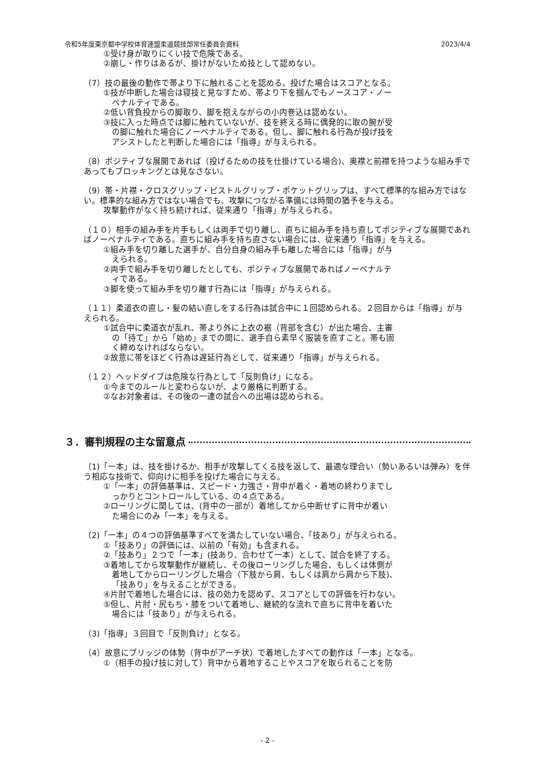令和5年度東京都中学校体育連盟柔道競技部常任委員会資料 2023/4/4
①受け身が取りにくい技で危険である。
②崩し・作りはあるが、掛けがないため技として認めない。
（7）技の最後の動作で帯より下に触れることを認める。投げた場合はスコアとなる。
①技が中断した場合は寝技と見なすため、帯より下を掴んでもノースコア・ノー
ペナルティである。
②低い背負投からの脚取り、脚を抱えながらの小内巻込は認めない。
③技に入った時点では脚に触れていないが、技を終える時に偶発的に取の腕が受
の脚に触れた場合にノーペナルティである。但し、脚に触れる行為が投げ技を
アシストしたと判断した場合には「指導」が与えられる。
（8）ポジティブな展開であれば（投げるための技を仕掛けている場合)、奥襟と前襟を持つような組み手であってもブロッキングとは見なさない。
（9）帯・片襟・クロスグリップ・ピストルグリップ・ポケットグリップは、すべて標準的な組み方ではない。標準的な組み方ではない場合でも、攻撃につながる準備には時間の猶予を与える。
攻撃動作がなく持ち続ければ、従来通り「指導」が与えられる。
（１０）相手の組み手を片手もしくは両手で切り離し、直ちに組み手を持ち直してポジティブな展開であればノーペナルティである。直ちに組み手を持ち直さない場合には、従来通り「指導」を与える。
①組み手を切り離した選手が、自分自身の組み手も離した場合には「指導」が与
えられる。
②両手で組み手を切り離したとしても、ポジティブな展開であればノーペナルテ
ィである。
③脚を使って組み手を切り離す行為には「指導」が与えられる。
（１１）柔道衣の直し・髪の結い直しをする行為は試合中に１回認められる。２回目からは「指導」が与えられる。
①試合中に柔道衣が乱れ、帯より外に上衣の裾（背部を含む）が出た場合、主審
の「待て」から「始め」までの間に、選手自ら素早く服装を直すこと。帯も固
く締めなければならない。
②故意に帯をほどく行為は遅延行為として、従来通り「指導」が与えられる。
（１２）ヘッドダイブは危険な行為として「反則負け」になる。
①今までのルールと変わらないが、より厳格に判断する。
②なお対象者は、その後の一連の試合への出場は認められる。
３．審判規程の主な留意点
（1)「一本」は、技を掛けるか、相手が攻撃してくる技を返して、最適な理合い（勢いあるいは弾み）を伴う相応な技術で、仰向けに相手を投げた場合に与える。
①「一本」の評価基準は、スピード・力強さ・背中が着く・着地の終わりまでし
っかりとコントロールしている、の４点である。
②ローリングに関しては、(背中の一部が）着地してから中断せずに背中が着い
た場合にのみ「一本」を与える。
（2)「一本」の４つの評価基準すべてを満たしていない場合、「技あり」が与えられる。
①「技あり」の評価には、以前の「有効」も含まれる。
②「技あり」２つで「一本」(技あり、合わせて一本）として、試合を終了する。
③着地してから攻撃動作が継続し、その後ローリングした場合、もしくは体側が
着地してからローリングした場合（下肢から肩、もしくは肩から肩から下肢)、
「技あり」を与えることができる。
④片肘で着地した場合には、技の効力を認めず、スコアとしての評価を行わない。
⑤但し、片肘・尻もち・膝をついて着地し、継続的な流れで直ちに背中を着いた
場合には「技あり」が与えられる。
（3)「指導」３回目で「反則負け」となる。
（4）故意にブリッジの体勢（背中がアーチ状）で着地したすべての動作は「一本」となる。
①（相手の投げ技に対して）背中から着地することやスコアを取られることを防
- 2 -